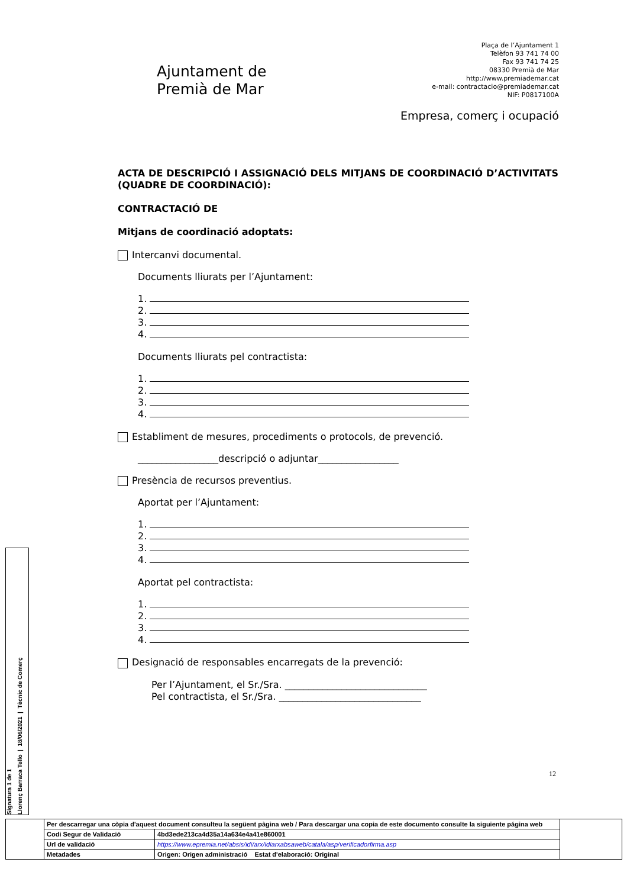Ajuntament de
Premià de Mar
Plaça de l’Ajuntament 1
Telèfon 93 741 74 00
Fax 93 741 74 25
08330 Premià de Mar
http://www.premiademar.cat
e-mail: contractacio@premiademar.cat
NIF: P0817100A
Empresa, comerç i ocupació
ACTA DE DESCRIPCIÓ I ASSIGNACIÓ DELS MITJANS DE COORDINACIÓ D’ACTIVITATS (QUADRE DE COORDINACIÓ):
CONTRACTACIÓ DE
Mitjans de coordinació adoptats:
Intercanvi documental.
Documents lliurats per l’Ajuntament:
1.
2.
3.
4.
Documents lliurats pel contractista:
1.
2.
3.
4.
Establiment de mesures, procediments o protocols, de prevenció.
_________________descripció o adjuntar_________________
Presència de recursos preventius.
Aportat per l’Ajuntament:
1.
2.
3.
4.
Aportat pel contractista:
1.
2.
3.
4.
Designació de responsables encarregats de la prevenció:
Per l’Ajuntament, el Sr./Sra. ______________________________
Pel contractista, el Sr./Sra. ______________________________
12
Signatura 1 de 1
Llorenç Barraca Tello | 18/06/2021 | Tècnic de Comerç
| | Per descarregar una còpia d'aquest document consulteu la següent pàgina web / Para descargar una copia de este documento consulte la siguiente página web | | |
| | Codi Segur de Validació | 4bd3ede213ca4d35a14a634e4a41e860001 | |
| | Url de validació | https://www.epremia.net/absis/idi/arx/idiarxabsaweb/catala/asp/verificadorfirma.asp | |
| | Metadades | Origen: Origen administració Estat d'elaboració: Original | |